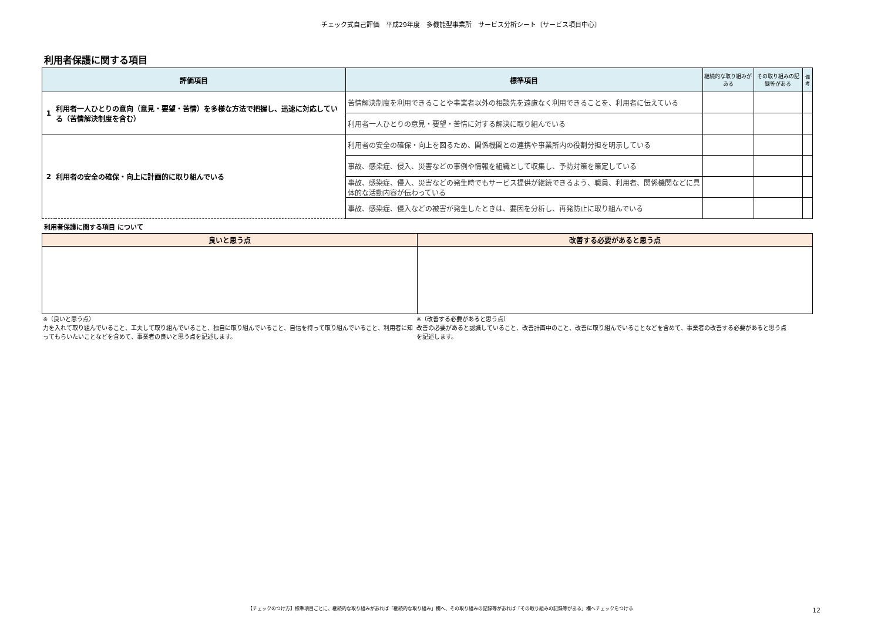チェック式自己評価　平成29年度　多機能型事業所　サービス分析シート〔サービス項目中心〕
利用者保護に関する項目
| 評価項目 | | 標準項目 | 継続的な取り組みがある | その取り組みの記録等がある | 備考 |
| --- | --- | --- | --- | --- | --- |
| 1 | 利用者一人ひとりの意向（意見・要望・苦情）を多様な方法で把握し、迅速に対応している（苦情解決制度を含む） | 苦情解決制度を利用できることや事業者以外の相談先を遠慮なく利用できることを、利用者に伝えている | | | |
| | | 利用者一人ひとりの意見・要望・苦情に対する解決に取り組んでいる | | | |
| 2 | 利用者の安全の確保・向上に計画的に取り組んでいる | 利用者の安全の確保・向上を図るため、関係機関との連携や事業所内の役割分担を明示している | | | |
| | | 事故、感染症、侵入、災害などの事例や情報を組織として収集し、予防対策を策定している | | | |
| | | 事故、感染症、侵入、災害などの発生時でもサービス提供が継続できるよう、職員、利用者、関係機関などに具体的な活動内容が伝わっている | | | |
| | | 事故、感染症、侵入などの被害が発生したときは、要因を分析し、再発防止に取り組んでいる | | | |
利用者保護に関する項目 について
| 良いと思う点 | 改善する必要があると思う点 |
| --- | --- |
※（良いと思う点）
力を入れて取り組んでいること、工夫して取り組んでいること、独自に取り組んでいること、自信を持って取り組んでいること、利用者に知ってもらいたいことなどを含めて、事業者の良いと思う点を記述します。
※（改善する必要があると思う点）
改善の必要があると認識していること、改善計画中のこと、改善に取り組んでいることなどを含めて、事業者の改善する必要があると思う点を記述します。
【チェックのつけ方】標準項目ごとに、継続的な取り組みがあれば「継続的な取り組み」欄へ、その取り組みの記録等があれば「その取り組みの記録等がある」欄へチェックをつける 12